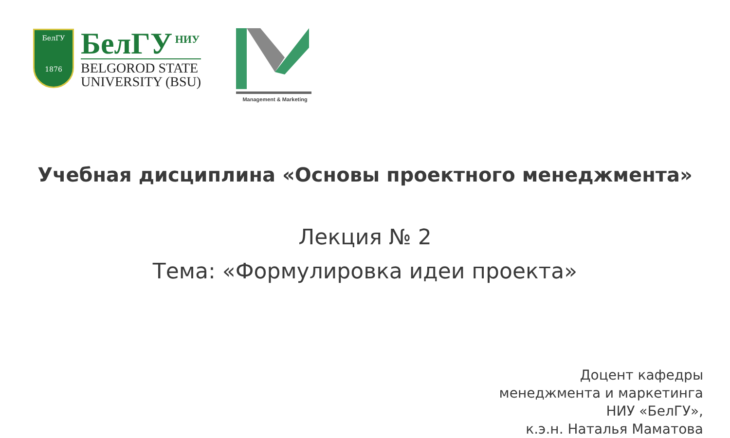БелГУ
1876
БелГУ<sup>НИУ</sup>
BELGOROD STATE
UNIVERSITY (BSU)
Management & Marketing
Учебная дисциплина «Основы проектного менеджмента»
Лекция № 2
Тема: «Формулировка идеи проекта»
Доцент кафедры
менеджмента и маркетинга
НИУ «БелГУ»,
к.э.н. Наталья Маматова